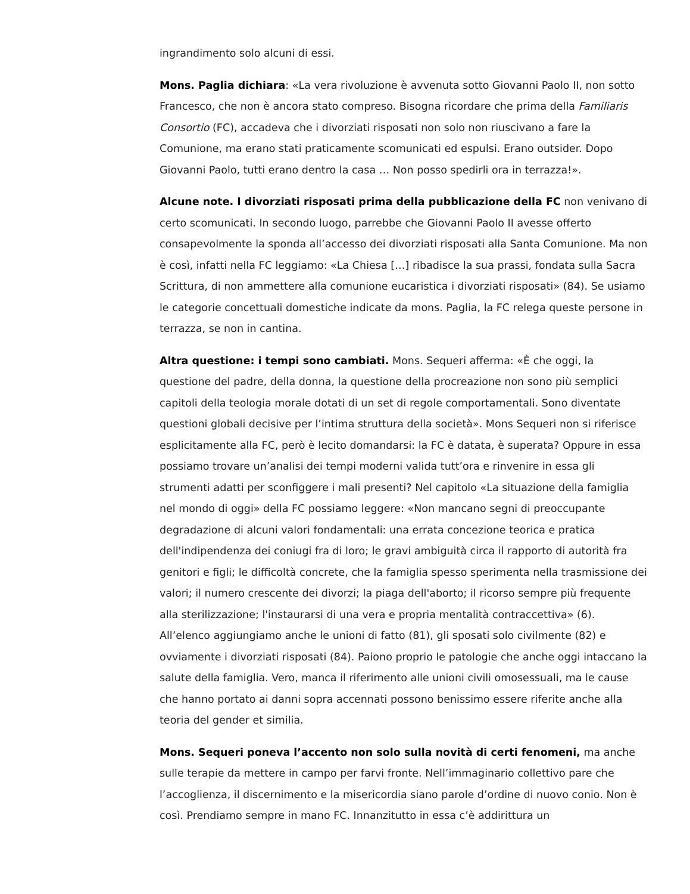ingrandimento solo alcuni di essi.
Mons. Paglia dichiara: «La vera rivoluzione è avvenuta sotto Giovanni Paolo II, non sotto Francesco, che non è ancora stato compreso. Bisogna ricordare che prima della Familiaris Consortio (FC), accadeva che i divorziati risposati non solo non riuscivano a fare la Comunione, ma erano stati praticamente scomunicati ed espulsi. Erano outsider. Dopo Giovanni Paolo, tutti erano dentro la casa … Non posso spedirli ora in terrazza!».
Alcune note. I divorziati risposati prima della pubblicazione della FC non venivano di certo scomunicati. In secondo luogo, parrebbe che Giovanni Paolo II avesse offerto consapevolmente la sponda all’accesso dei divorziati risposati alla Santa Comunione. Ma non è così, infatti nella FC leggiamo: «La Chiesa […] ribadisce la sua prassi, fondata sulla Sacra Scrittura, di non ammettere alla comunione eucaristica i divorziati risposati» (84). Se usiamo le categorie concettuali domestiche indicate da mons. Paglia, la FC relega queste persone in terrazza, se non in cantina.
Altra questione: i tempi sono cambiati. Mons. Sequeri afferma: «È che oggi, la questione del padre, della donna, la questione della procreazione non sono più semplici capitoli della teologia morale dotati di un set di regole comportamentali. Sono diventate questioni globali decisive per l’intima struttura della società». Mons Sequeri non si riferisce esplicitamente alla FC, però è lecito domandarsi: la FC è datata, è superata? Oppure in essa possiamo trovare un’analisi dei tempi moderni valida tutt’ora e rinvenire in essa gli strumenti adatti per sconfiggere i mali presenti? Nel capitolo «La situazione della famiglia nel mondo di oggi» della FC possiamo leggere: «Non mancano segni di preoccupante degradazione di alcuni valori fondamentali: una errata concezione teorica e pratica dell'indipendenza dei coniugi fra di loro; le gravi ambiguità circa il rapporto di autorità fra genitori e figli; le difficoltà concrete, che la famiglia spesso sperimenta nella trasmissione dei valori; il numero crescente dei divorzi; la piaga dell'aborto; il ricorso sempre più frequente alla sterilizzazione; l'instaurarsi di una vera e propria mentalità contraccettiva» (6). All’elenco aggiungiamo anche le unioni di fatto (81), gli sposati solo civilmente (82) e ovviamente i divorziati risposati (84). Paiono proprio le patologie che anche oggi intaccano la salute della famiglia. Vero, manca il riferimento alle unioni civili omosessuali, ma le cause che hanno portato ai danni sopra accennati possono benissimo essere riferite anche alla teoria del gender et similia.
Mons. Sequeri poneva l’accento non solo sulla novità di certi fenomeni, ma anche sulle terapie da mettere in campo per farvi fronte. Nell’immaginario collettivo pare che l’accoglienza, il discernimento e la misericordia siano parole d’ordine di nuovo conio. Non è così. Prendiamo sempre in mano FC. Innanzitutto in essa c’è addirittura un